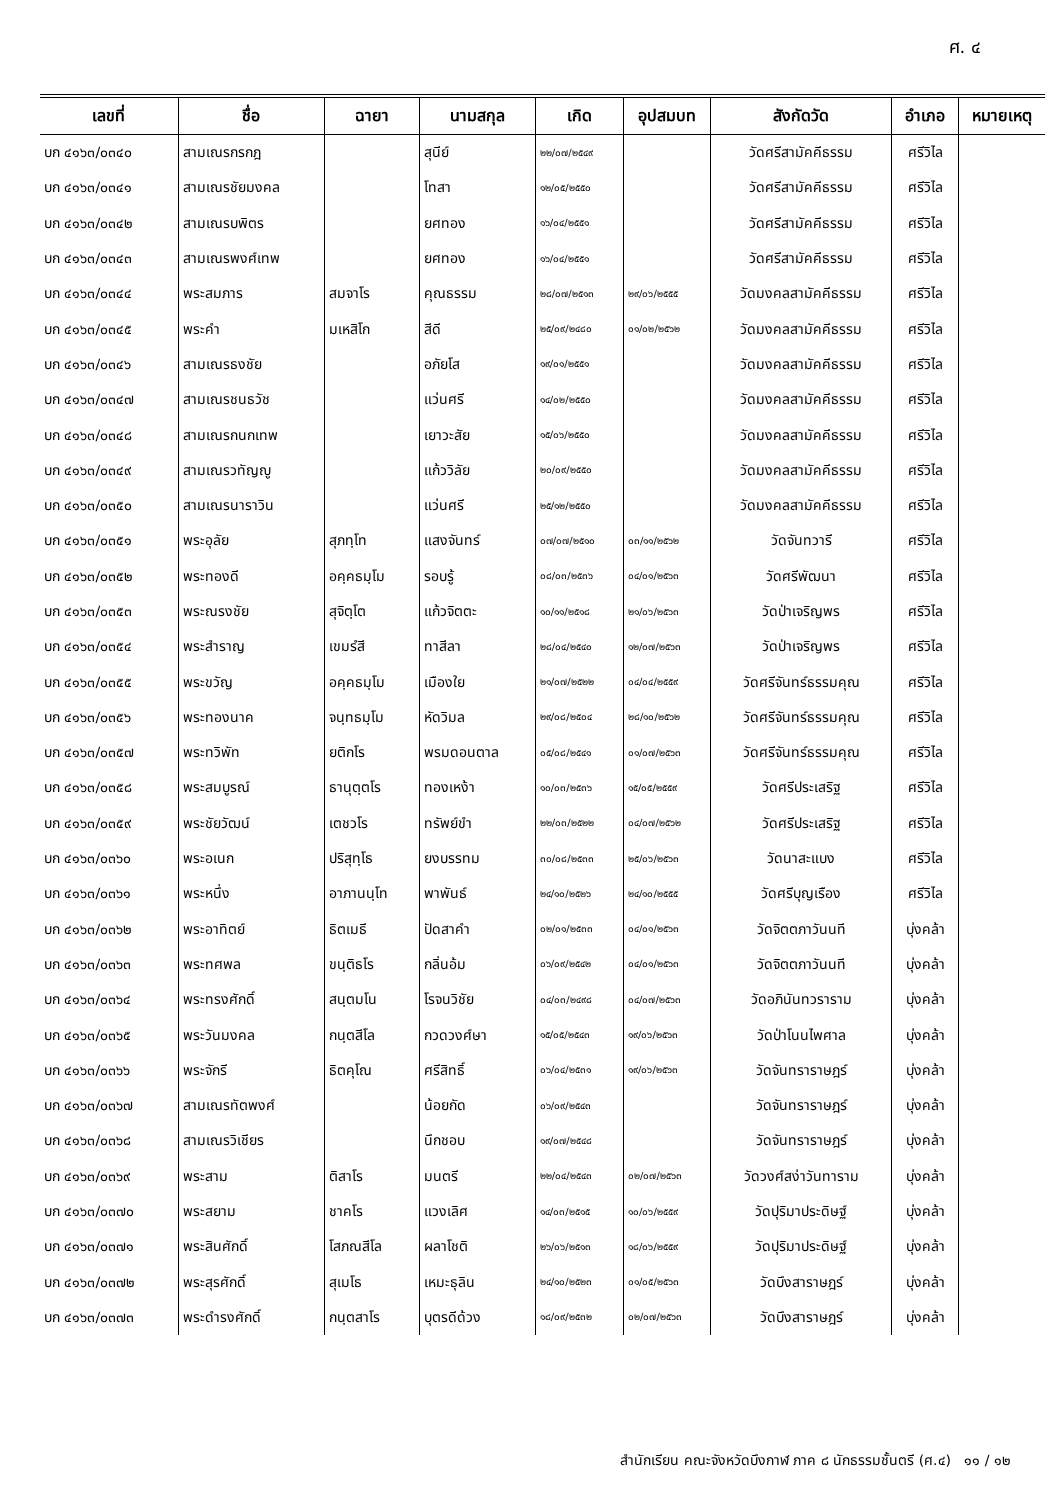ศ. ๔
| เลขที่ | ชื่อ | ฉายา | นามสกุล | เกิด | อุปสมบท | สังกัดวัด | อำเภอ | หมายเหตุ |
| --- | --- | --- | --- | --- | --- | --- | --- | --- |
| บก ๔๑๖๓/๐๓๔๐ | สามเณรกรกฎ | | สุนีย์ | ๒๒/๐๗/๒๕๔๙ | | วัดศรีสามัคคีธรรม | ศรีวิไล | |
| บก ๔๑๖๓/๐๓๔๑ | สามเณรชัยมงคล | | โทสา | ๑๒/๐๕/๒๕๕๐ | | วัดศรีสามัคคีธรรม | ศรีวิไล | |
| บก ๔๑๖๓/๐๓๔๒ | สามเณรบพิตร | | ยศทอง | ๑๖/๐๔/๒๕๕๑ | | วัดศรีสามัคคีธรรม | ศรีวิไล | |
| บก ๔๑๖๓/๐๓๔๓ | สามเณรพงศ์เทพ | | ยศทอง | ๑๖/๐๔/๒๕๕๑ | | วัดศรีสามัคคีธรรม | ศรีวิไล | |
| บก ๔๑๖๓/๐๓๔๔ | พระสมภาร | สมจาโร | คุณธรรม | ๒๘/๐๗/๒๕๑๓ | ๒๙/๐๖/๒๕๕๕ | วัดมงคลสามัคคีธรรม | ศรีวิไล | |
| บก ๔๑๖๓/๐๓๔๕ | พระคำ | มเหสิโก | สีดี | ๒๕/๐๙/๒๔๘๐ | ๐๑/๐๒/๒๕๖๒ | วัดมงคลสามัคคีธรรม | ศรีวิไล | |
| บก ๔๑๖๓/๐๓๔๖ | สามเณรธงชัย | | อภัยโส | ๑๙/๐๑/๒๕๕๑ | | วัดมงคลสามัคคีธรรม | ศรีวิไล | |
| บก ๔๑๖๓/๐๓๔๗ | สามเณรชนธวัช | | แว่นศรี | ๑๔/๐๒/๒๕๕๐ | | วัดมงคลสามัคคีธรรม | ศรีวิไล | |
| บก ๔๑๖๓/๐๓๔๘ | สามเณรกนกเทพ | | เยาวะสัย | ๑๕/๐๖/๒๕๕๐ | | วัดมงคลสามัคคีธรรม | ศรีวิไล | |
| บก ๔๑๖๓/๐๓๔๙ | สามเณรวทัญญู | | แก้ววิลัย | ๒๐/๐๙/๒๕๕๐ | | วัดมงคลสามัคคีธรรม | ศรีวิไล | |
| บก ๔๑๖๓/๐๓๕๐ | สามเณรนาราวิน | | แว่นศรี | ๒๕/๑๒/๒๕๕๐ | | วัดมงคลสามัคคีธรรม | ศรีวิไล | |
| บก ๔๑๖๓/๐๓๕๑ | พระอุลัย | สุภทฺโท | แสงจันทร์ | ๐๗/๐๗/๒๕๑๐ | ๐๓/๑๑/๒๕๖๒ | วัดจันทวารี | ศรีวิไล | |
| บก ๔๑๖๓/๐๓๕๒ | พระทองดี | อคฺคธมฺโม | รอบรู้ | ๐๘/๐๓/๒๕๓๖ | ๐๔/๐๑/๒๕๖๓ | วัดศรีพัฒนา | ศรีวิไล | |
| บก ๔๑๖๓/๐๓๕๓ | พระณรงชัย | สุจิตฺโต | แก้วจิตตะ | ๑๐/๑๑/๒๕๑๘ | ๒๑/๐๖/๒๕๖๓ | วัดป่าเจริญพร | ศรีวิไล | |
| บก ๔๑๖๓/๐๓๕๔ | พระสำราญ | เขมรํสี | ทาสีลา | ๒๘/๐๔/๒๕๔๐ | ๑๒/๐๗/๒๕๖๓ | วัดป่าเจริญพร | ศรีวิไล | |
| บก ๔๑๖๓/๐๓๕๕ | พระขวัญ | อคฺคธมฺโม | เมืองใย | ๒๑/๐๗/๒๕๒๒ | ๐๔/๐๔/๒๕๕๙ | วัดศรีจันทร์ธรรมคุณ | ศรีวิไล | |
| บก ๔๑๖๓/๐๓๕๖ | พระทองนาค | จนฺทธมฺโม | หัดวิมล | ๒๙/๐๘/๒๕๐๔ | ๒๘/๑๐/๒๕๖๒ | วัดศรีจันทร์ธรรมคุณ | ศรีวิไล | |
| บก ๔๑๖๓/๐๓๕๗ | พระทวิพัท | ยติกโร | พรมดอนตาล | ๐๕/๐๘/๒๕๔๑ | ๐๑/๐๗/๒๕๖๓ | วัดศรีจันทร์ธรรมคุณ | ศรีวิไล | |
| บก ๔๑๖๓/๐๓๕๘ | พระสมบูรณ์ | ธานุตฺตโร | ทองเหง้า | ๑๐/๐๓/๒๕๓๖ | ๑๕/๐๕/๒๕๕๙ | วัดศรีประเสริฐ | ศรีวิไล | |
| บก ๔๑๖๓/๐๓๕๙ | พระชัยวัฒน์ | เตชวโร | ทรัพย์ขำ | ๒๒/๐๓/๒๕๒๒ | ๐๔/๐๗/๒๕๖๒ | วัดศรีประเสริฐ | ศรีวิไล | |
| บก ๔๑๖๓/๐๓๖๐ | พระอเนก | ปริสุทฺโธ | ยงบรรทม | ๓๐/๐๘/๒๕๓๓ | ๒๕/๐๖/๒๕๖๓ | วัดนาสะแบง | ศรีวิไล | |
| บก ๔๑๖๓/๐๓๖๑ | พระหนึ่ง | อาภานนฺโท | พาพันธ์ | ๒๔/๑๐/๒๕๒๖ | ๒๔/๑๐/๒๕๕๕ | วัดศรีบุญเรือง | ศรีวิไล | |
| บก ๔๑๖๓/๐๓๖๒ | พระอาทิตย์ | ธิตเมธี | ปัดสาคำ | ๐๒/๐๑/๒๕๓๓ | ๐๔/๐๑/๒๕๖๓ | วัดจิตตภาวันนที | บุ่งคล้า | |
| บก ๔๑๖๓/๐๓๖๓ | พระทศพล | ขนฺติธโร | กลิ่นอ้ม | ๐๖/๐๙/๒๕๔๒ | ๐๔/๐๑/๒๕๖๓ | วัดจิตตภาวันนที | บุ่งคล้า | |
| บก ๔๑๖๓/๐๓๖๔ | พระทรงศักดิ์ | สนฺตมโน | โรจนวิชัย | ๐๔/๐๓/๒๔๙๘ | ๐๔/๐๗/๒๕๖๓ | วัดอภินันทวราราม | บุ่งคล้า | |
| บก ๔๑๖๓/๐๓๖๕ | พระวันมงคล | กนฺตสีโล | กวดวงศ์ษา | ๑๕/๐๕/๒๕๔๓ | ๑๙/๐๖/๒๕๖๓ | วัดป่าโนนไพศาล | บุ่งคล้า | |
| บก ๔๑๖๓/๐๓๖๖ | พระจักรี | ธิตคุโณ | ศรีสิทธิ์ | ๐๖/๐๔/๒๕๓๑ | ๑๙/๐๖/๒๕๖๓ | วัดจันทราราษฎร์ | บุ่งคล้า | |
| บก ๔๑๖๓/๐๓๖๗ | สามเณรทัตพงศ์ | | น้อยกัด | ๐๖/๐๙/๒๕๔๓ | | วัดจันทราราษฎร์ | บุ่งคล้า | |
| บก ๔๑๖๓/๐๓๖๘ | สามเณรวิเชียร | | นึกชอบ | ๑๙/๐๗/๒๕๔๘ | | วัดจันทราราษฎร์ | บุ่งคล้า | |
| บก ๔๑๖๓/๐๓๖๙ | พระสาม | ติสาโร | มนตรี | ๒๒/๐๔/๒๕๔๓ | ๐๒/๐๗/๒๕๖๓ | วัดวงศ์สง่าวันทาราม | บุ่งคล้า | |
| บก ๔๑๖๓/๐๓๗๐ | พระสยาม | ชาคโร | แวงเลิศ | ๑๔/๐๓/๒๕๑๕ | ๑๐/๐๖/๒๕๕๙ | วัดปุริมาประดิษฐ์ | บุ่งคล้า | |
| บก ๔๑๖๓/๐๓๗๑ | พระสินศักดิ์ | โสภณสีโล | ผลาโชติ | ๒๖/๐๖/๒๕๑๓ | ๑๘/๐๖/๒๕๕๙ | วัดปุริมาประดิษฐ์ | บุ่งคล้า | |
| บก ๔๑๖๓/๐๓๗๒ | พระสุรศักดิ์ | สุเมโธ | เหมะธุลิน | ๒๔/๑๐/๒๕๒๓ | ๐๑/๐๕/๒๕๖๓ | วัดบึงสาราษฎร์ | บุ่งคล้า | |
| บก ๔๑๖๓/๐๓๗๓ | พระดำรงศักดิ์ | กนฺตสาโร | บุตรดีด้วง | ๑๘/๐๙/๒๕๓๒ | ๐๒/๐๗/๒๕๖๓ | วัดบึงสาราษฎร์ | บุ่งคล้า | |
สำนักเรียน คณะจังหวัดบึงกาฬ ภาค ๘ นักธรรมชั้นตรี (ศ.๔) ๑๑ / ๑๒